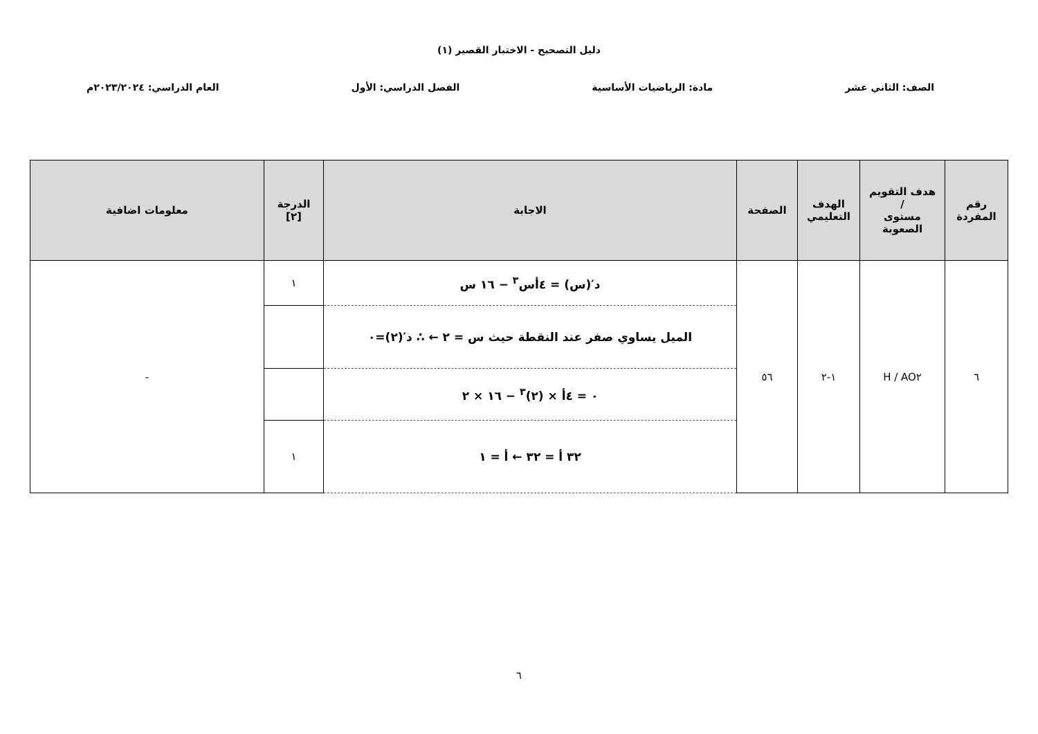دليل التصحيح - الاختبار القصير (١)
الصف: الثاني عشر مادة: الرياضيات الأساسية الفصل الدراسي: الأول العام الدراسي: ٢٠٢٣/٢٠٢٤م
| رقم المفردة | هدف التقويم / مستوى الصعوبة | الهدف التعليمي | الصفحة | الاجابة | الدرجة [٢] | معلومات اضافية |
| --- | --- | --- | --- | --- | --- | --- |
| ٦ | AO٢ / H | ١-٢ | ٥٦ | د′(س) = ٤أس<sup>٣</sup> − ١٦ س | ١ | - |
| | | | | الميل يساوي صفر عند النقطة حيث س = ٢ ← ∴ د′(٢)=٠ | | |
| | | | | ٠ = ٤أ × (٢)<sup>٣</sup> − ١٦ × ٢ | | |
| | | | | ٣٢ أ = ٣٢ ← أ = ١ | ١ | |
٦